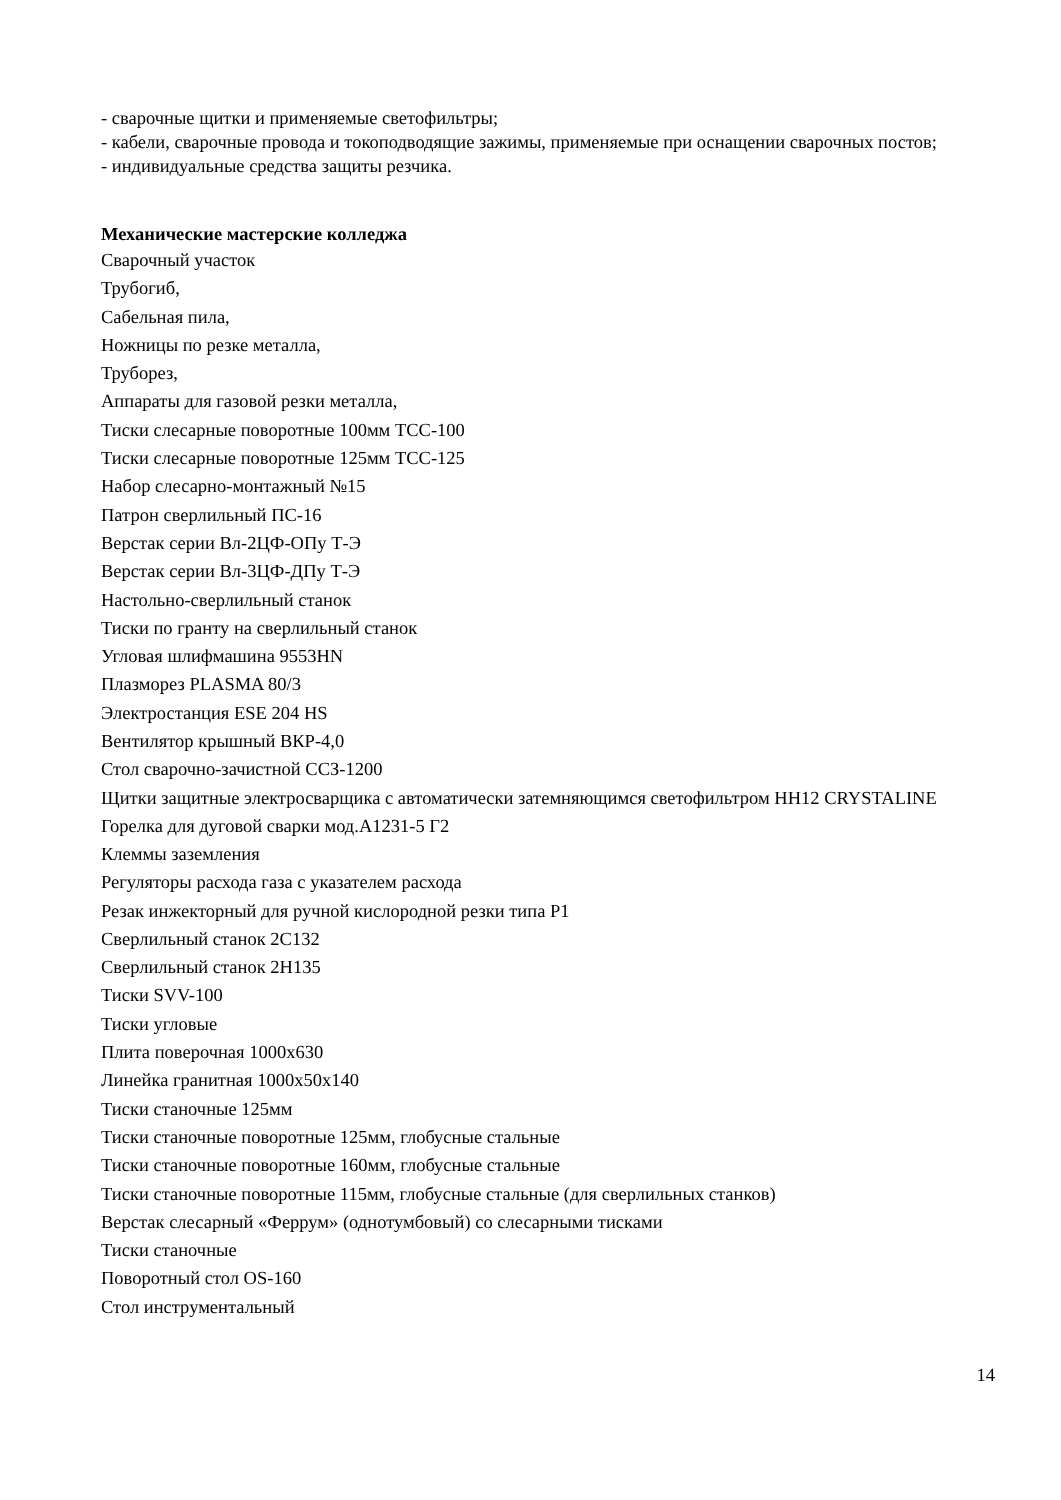- сварочные щитки и применяемые светофильтры;
- кабели, сварочные провода и токоподводящие зажимы, применяемые при оснащении сварочных постов;
- индивидуальные средства защиты резчика.
Механические мастерские колледжа
Сварочный участок
Трубогиб,
Сабельная пила,
Ножницы по резке металла,
Труборез,
Аппараты для газовой резки металла,
Тиски слесарные поворотные 100мм ТСС-100
Тиски слесарные поворотные 125мм ТСС-125
Набор слесарно-монтажный №15
Патрон сверлильный ПС-16
Верстак серии Вл-2ЦФ-ОПу Т-Э
Верстак серии Вл-3ЦФ-ДПу Т-Э
Настольно-сверлильный станок
Тиски по гранту на сверлильный станок
Угловая шлифмашина 9553HN
Плазморез PLASMA 80/3
Электростанция ESE 204 HS
Вентилятор крышный ВКР-4,0
Стол сварочно-зачистной ССЗ-1200
Щитки защитные электросварщика с автоматически затемняющимся светофильтром НН12 CRYSTALINE
Горелка для дуговой сварки мод.А1231-5 Г2
Клеммы заземления
Регуляторы расхода газа с указателем расхода
Резак инжекторный для ручной кислородной резки типа Р1
Сверлильный станок 2С132
Сверлильный станок 2Н135
Тиски SVV-100
Тиски угловые
Плита поверочная 1000х630
Линейка гранитная 1000х50х140
Тиски станочные 125мм
Тиски станочные поворотные 125мм, глобусные стальные
Тиски станочные поворотные 160мм, глобусные стальные
Тиски станочные поворотные 115мм, глобусные стальные (для сверлильных станков)
Верстак слесарный «Феррум» (однотумбовый) со слесарными тисками
Тиски станочные
Поворотный стол OS-160
Стол инструментальный
14